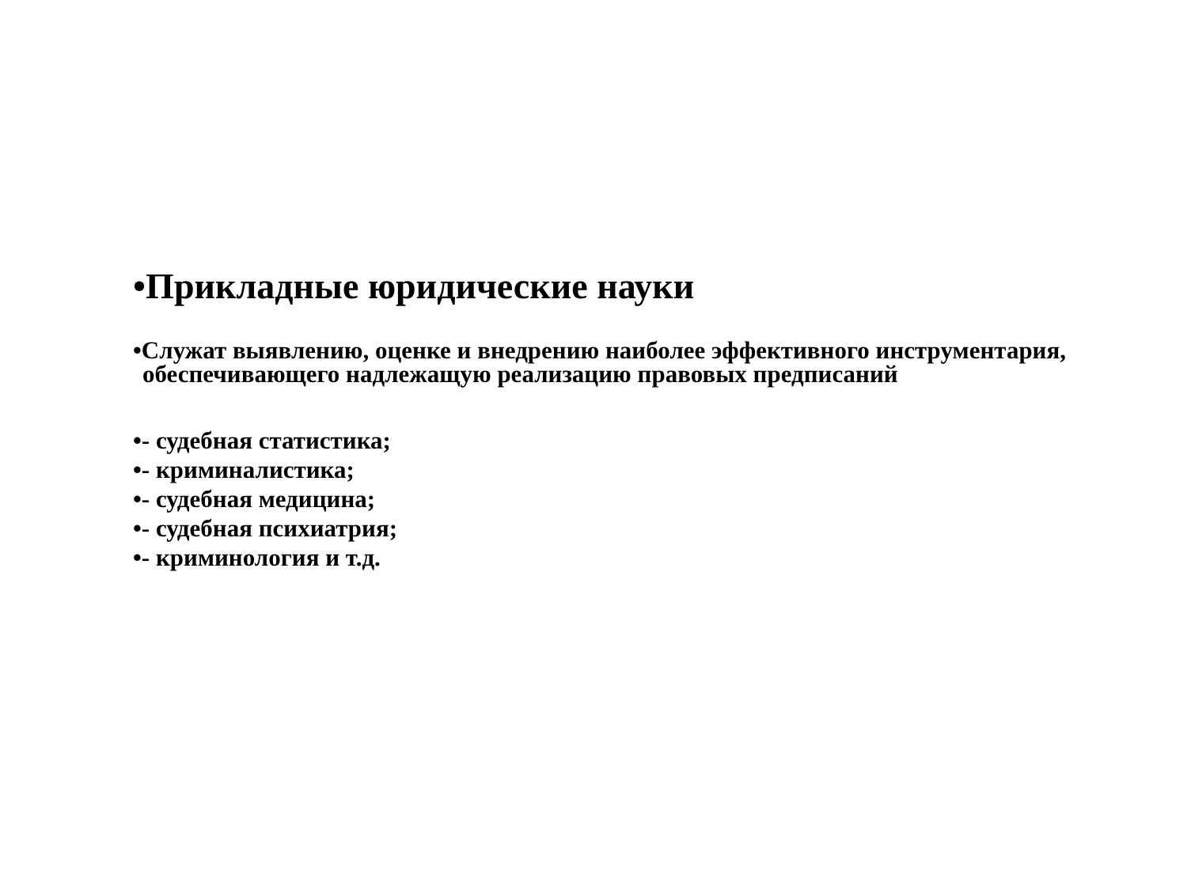•Прикладные юридические науки
•Служат выявлению, оценке и внедрению наиболее эффективного инструментария, обеспечивающего надлежащую реализацию правовых предписаний
•- судебная статистика;
•- криминалистика;
•- судебная медицина;
•- судебная психиатрия;
•- криминология и т.д.